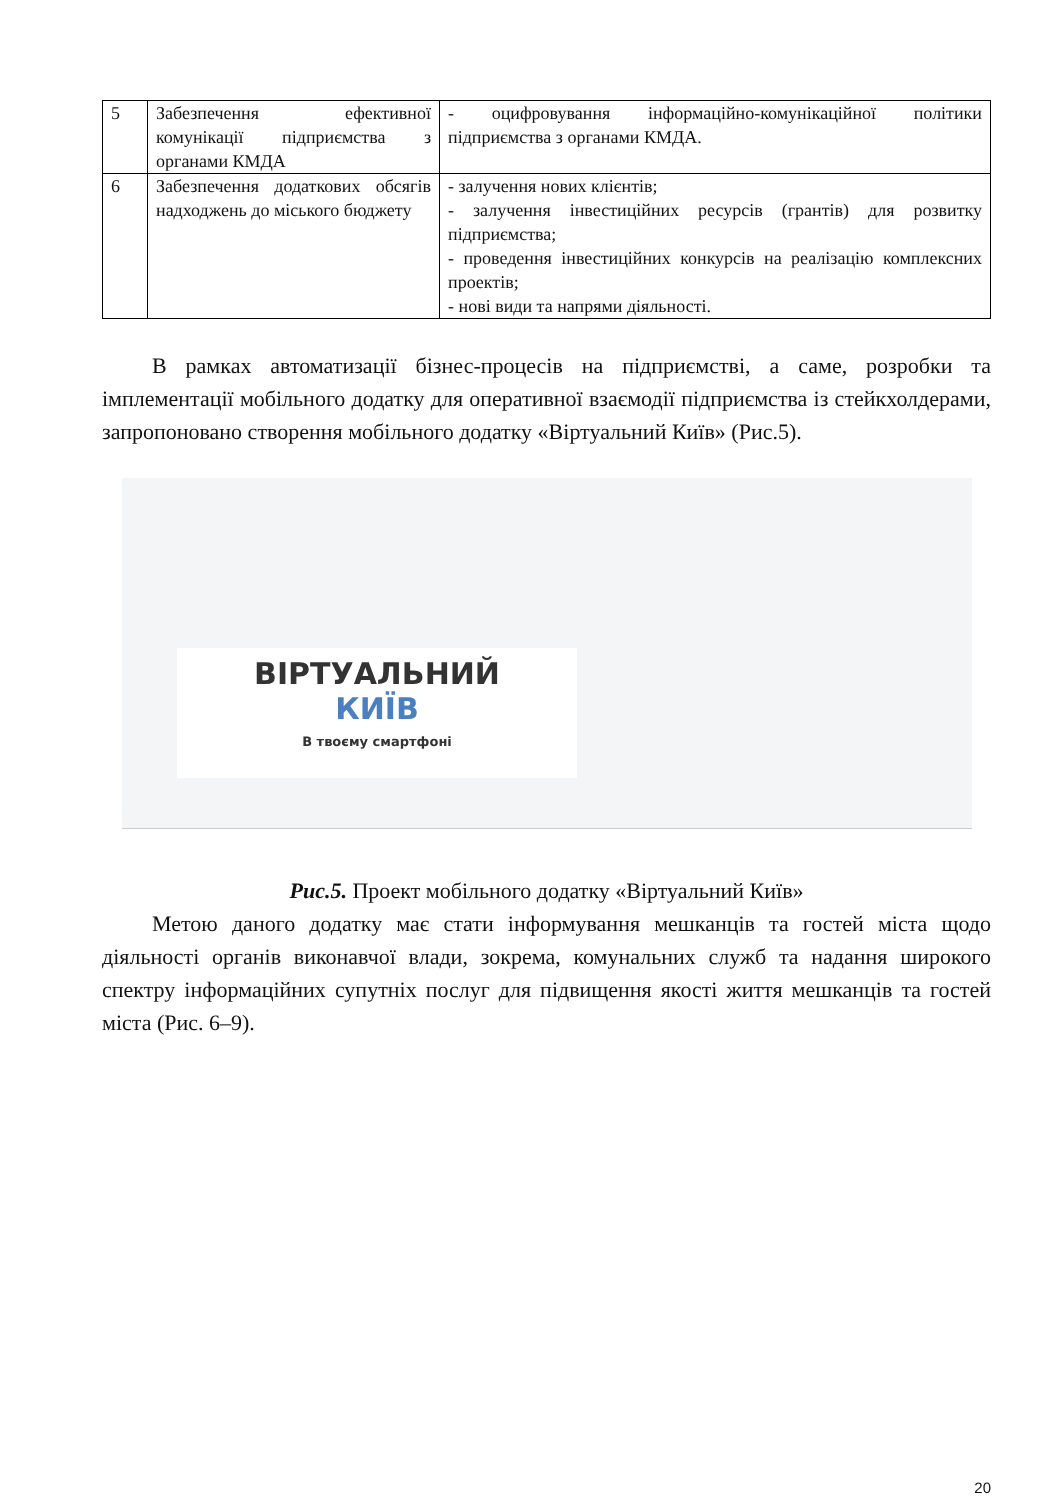| 5 | Забезпечення ефективної комунікації підприємства з органами КМДА | - оцифровування інформаційно-комунікаційної політики підприємства з органами КМДА. |
| 6 | Забезпечення додаткових обсягів надходжень до міського бюджету | - залучення нових клієнтів; - залучення інвестиційних ресурсів (грантів) для розвитку підприємства; - проведення інвестиційних конкурсів на реалізацію комплексних проектів; - нові види та напрями діяльності. |
В рамках автоматизації бізнес-процесів на підприємстві, а саме, розробки та імплементації мобільного додатку для оперативної взаємодії підприємства із стейкхолдерами, запропоновано створення мобільного додатку «Віртуальний Київ» (Рис.5).
ВІРТУАЛЬНИЙ
КИЇВ
В твоєму смартфоні
Рис.5. Проект мобільного додатку «Віртуальний Київ»
Метою даного додатку має стати інформування мешканців та гостей міста щодо діяльності органів виконавчої влади, зокрема, комунальних служб та надання широкого спектру інформаційних супутніх послуг для підвищення якості життя мешканців та гостей міста (Рис. 6–9).
20